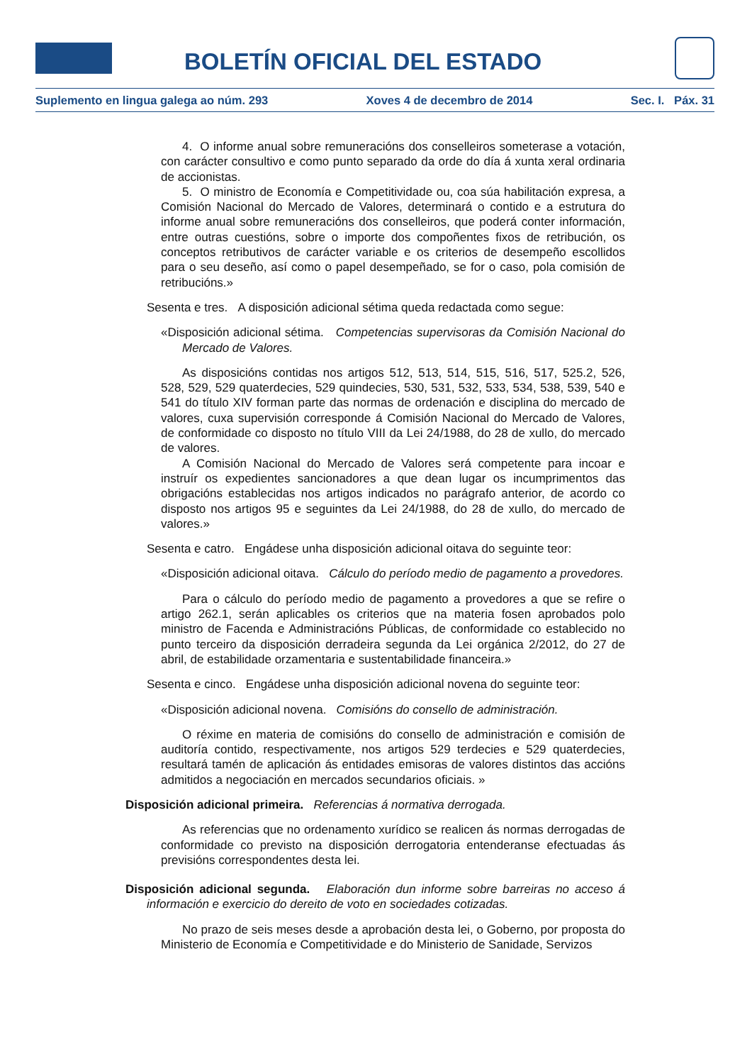BOLETÍN OFICIAL DEL ESTADO
Suplemento en lingua galega ao núm. 293 Xoves 4 de decembro de 2014 Sec. I. Páx. 31
4. O informe anual sobre remuneracións dos conselleiros someterase a votación, con carácter consultivo e como punto separado da orde do día á xunta xeral ordinaria de accionistas.
5. O ministro de Economía e Competitividade ou, coa súa habilitación expresa, a Comisión Nacional do Mercado de Valores, determinará o contido e a estrutura do informe anual sobre remuneracións dos conselleiros, que poderá conter información, entre outras cuestións, sobre o importe dos compoñentes fixos de retribución, os conceptos retributivos de carácter variable e os criterios de desempeño escollidos para o seu deseño, así como o papel desempeñado, se for o caso, pola comisión de retribucións.»
Sesenta e tres. A disposición adicional sétima queda redactada como segue:
«Disposición adicional sétima. Competencias supervisoras da Comisión Nacional do Mercado de Valores.
As disposicións contidas nos artigos 512, 513, 514, 515, 516, 517, 525.2, 526, 528, 529, 529 quaterdecies, 529 quindecies, 530, 531, 532, 533, 534, 538, 539, 540 e 541 do título XIV forman parte das normas de ordenación e disciplina do mercado de valores, cuxa supervisión corresponde á Comisión Nacional do Mercado de Valores, de conformidade co disposto no título VIII da Lei 24/1988, do 28 de xullo, do mercado de valores.
A Comisión Nacional do Mercado de Valores será competente para incoar e instruír os expedientes sancionadores a que dean lugar os incumprimentos das obrigacións establecidas nos artigos indicados no parágrafo anterior, de acordo co disposto nos artigos 95 e seguintes da Lei 24/1988, do 28 de xullo, do mercado de valores.»
Sesenta e catro. Engádese unha disposición adicional oitava do seguinte teor:
«Disposición adicional oitava. Cálculo do período medio de pagamento a provedores.
Para o cálculo do período medio de pagamento a provedores a que se refire o artigo 262.1, serán aplicables os criterios que na materia fosen aprobados polo ministro de Facenda e Administracións Públicas, de conformidade co establecido no punto terceiro da disposición derradeira segunda da Lei orgánica 2/2012, do 27 de abril, de estabilidade orzamentaria e sustentabilidade financeira.»
Sesenta e cinco. Engádese unha disposición adicional novena do seguinte teor:
«Disposición adicional novena. Comisións do consello de administración.
O réxime en materia de comisións do consello de administración e comisión de auditoría contido, respectivamente, nos artigos 529 terdecies e 529 quaterdecies, resultará tamén de aplicación ás entidades emisoras de valores distintos das accións admitidos a negociación en mercados secundarios oficiais. »
Disposición adicional primeira. Referencias á normativa derrogada.
As referencias que no ordenamento xurídico se realicen ás normas derrogadas de conformidade co previsto na disposición derrogatoria entenderanse efectuadas ás previsións correspondentes desta lei.
Disposición adicional segunda. Elaboración dun informe sobre barreiras no acceso á información e exercicio do dereito de voto en sociedades cotizadas.
No prazo de seis meses desde a aprobación desta lei, o Goberno, por proposta do Ministerio de Economía e Competitividade e do Ministerio de Sanidade, Servizos